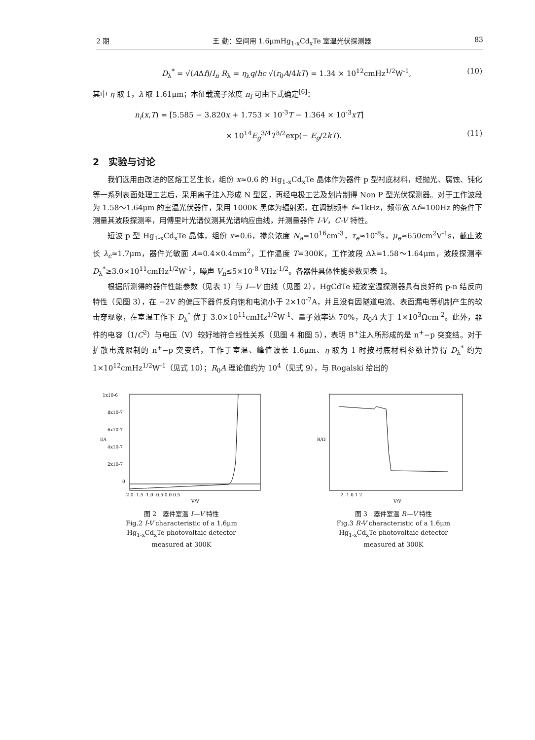2 期 王 勤：空间用 1.6μmHg<sub>1-x</sub>Cd<sub>x</sub>Te 室温光伏探测器 83
D<sub>λ</sub><sup>*</sup> = √(AΔf)/I<sub>n</sub> R<sub>λ</sub> = η<sub>λ</sub>q/hc √(r<sub>0</sub>A/4kT) = 1.34 × 10<sup>12</sup>cmHz<sup>1/2</sup>W<sup>-1</sup>, (10)
其中 η 取 1，λ 取 1.61μm；本征载流子浓度 n<sub>i</sub> 可由下式确定<sup>[6]</sup>：
n<sub>i</sub>(x,T) = [5.585 − 3.820x + 1.753 × 10<sup>-3</sup>T − 1.364 × 10<sup>-3</sup>xT]
× 10<sup>14</sup>E<sub>g</sub><sup>3/4</sup>T<sup>3/2</sup>exp(− E<sub>g</sub>/2kT). (11)
2　实验与讨论
我们选用由改进的区熔工艺生长，组份 x≈0.6 的 Hg<sub>1-x</sub>Cd<sub>x</sub>Te 晶体作为器件 p 型衬底材料，经抛光、腐蚀、钝化等一系列表面处理工艺后，采用离子注入形成 N 型区，再经电极工艺及划片制得 Non P 型光伏探测器。对于工作波段为 1.58～1.64μm 的室温光伏器件，采用 1000K 黑体为辐射源，在调制频率 f=1kHz，频带宽 Δf=100Hz 的条件下测量其波段探测率，用傅里叶光谱仪测其光谱响应曲线，并测量器件 I-V，C-V 特性。
短波 p 型 Hg<sub>1-x</sub>Cd<sub>x</sub>Te 晶体，组份 x≈0.6，掺杂浓度 N<sub>a</sub>=10<sup>16</sup>cm<sup>-3</sup>，τ<sub>e</sub>≈10<sup>-8</sup>s，μ<sub>e</sub>≈650cm<sup>2</sup>V<sup>-1</sup>s，截止波长 λ<sub>c</sub>≈1.7μm，器件光敏面 A=0.4×0.4mm<sup>2</sup>，工作温度 T=300K，工作波段 Δλ=1.58～1.64μm，波段探测率 D<sub>λ</sub><sup>*</sup>≥3.0×10<sup>11</sup>cmHz<sup>1/2</sup>W<sup>-1</sup>，噪声 V<sub>n</sub>≤5×10<sup>-8</sup> VHz<sup>-1/2</sup>。各器件具体性能参数见表 1。
根据所测得的器件性能参数（见表 1）与 I—V 曲线（见图 2），HgCdTe 短波室温探测器具有良好的 p-n 结反向特性（见图 3），在 −2V 的偏压下器件反向饱和电流小于 2×10<sup>-7</sup>A，并且没有因隧道电流、表面漏电等机制产生的软击穿现象，在室温工作下 D<sub>λ</sub><sup>*</sup> 优于 3.0×10<sup>11</sup>cmHz<sup>1/2</sup>W<sup>-1</sup>、量子效率达 70%，R<sub>0</sub>A 大于 1×10<sup>3</sup>Ωcm<sup>-2</sup>。此外，器件的电容（1/C<sup>2</sup>）与电压（V）较好地符合线性关系（见图 4 和图 5），表明 B<sup>+</sup>注入所形成的是 n<sup>+</sup>−p 突变结。对于扩散电流限制的 n<sup>+</sup>−p 突变结，工作于室温、峰值波长 1.6μm、η 取为 1 时按衬底材料参数计算得 D<sub>λ</sub><sup>*</sup> 约为 1×10<sup>12</sup>cmHz<sup>1/2</sup>W<sup>-1</sup>（见式 10）；R<sub>0</sub>A 理论值约为 10<sup>4</sup>（见式 9），与 Rogalski 给出的
1x10-6
8x10-7
6x10-7
4x10-7
2x10-7
0
I/A
-2.0 -1.5 -1.0 -0.5 0.0 0.5
V/V
图 2　器件室温 I—V 特性
Fig.2 I-V characteristic of a 1.6μm
Hg<sub>1-x</sub>Cd<sub>x</sub>Te photovoltaic detector
measured at 300K
R/Ω
-2 -1 0 1 2
V/V
图 3　器件室温 R—V 特性
Fig.3 R-V characteristic of a 1.6μm
Hg<sub>1-x</sub>Cd<sub>x</sub>Te photovoltaic detector
measured at 300K